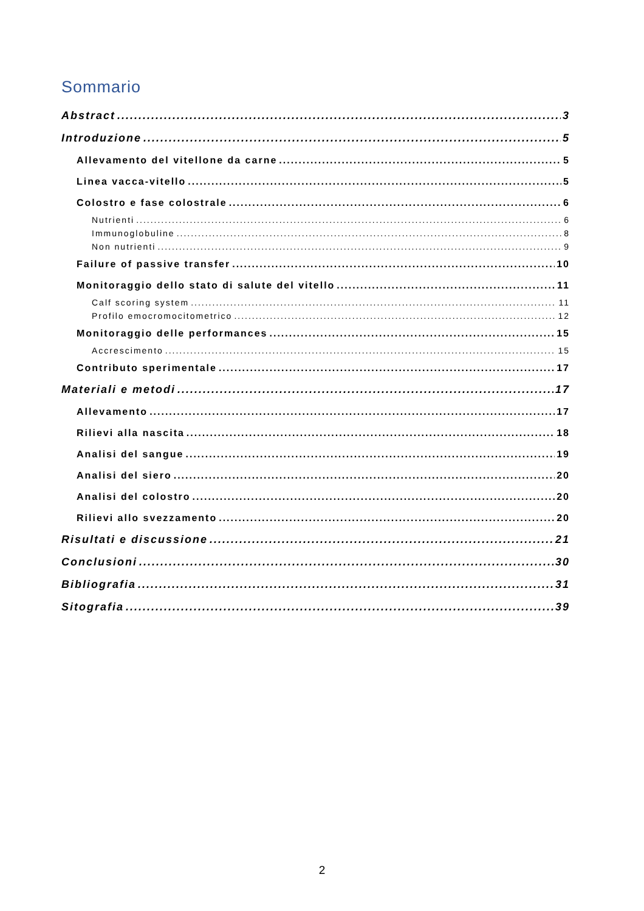Sommario
Abstract 3
Introduzione 5
Allevamento del vitellone da carne 5
Linea vacca-vitello 5
Colostro e fase colostrale 6
Nutrienti 6
Immunoglobuline 8
Non nutrienti 9
Failure of passive transfer 10
Monitoraggio dello stato di salute del vitello 11
Calf scoring system 11
Profilo emocromocitometrico 12
Monitoraggio delle performances 15
Accrescimento 15
Contributo sperimentale 17
Materiali e metodi 17
Allevamento 17
Rilievi alla nascita 18
Analisi del sangue 19
Analisi del siero 20
Analisi del colostro 20
Rilievi allo svezzamento 20
Risultati e discussione 21
Conclusioni 30
Bibliografia 31
Sitografia 39
2